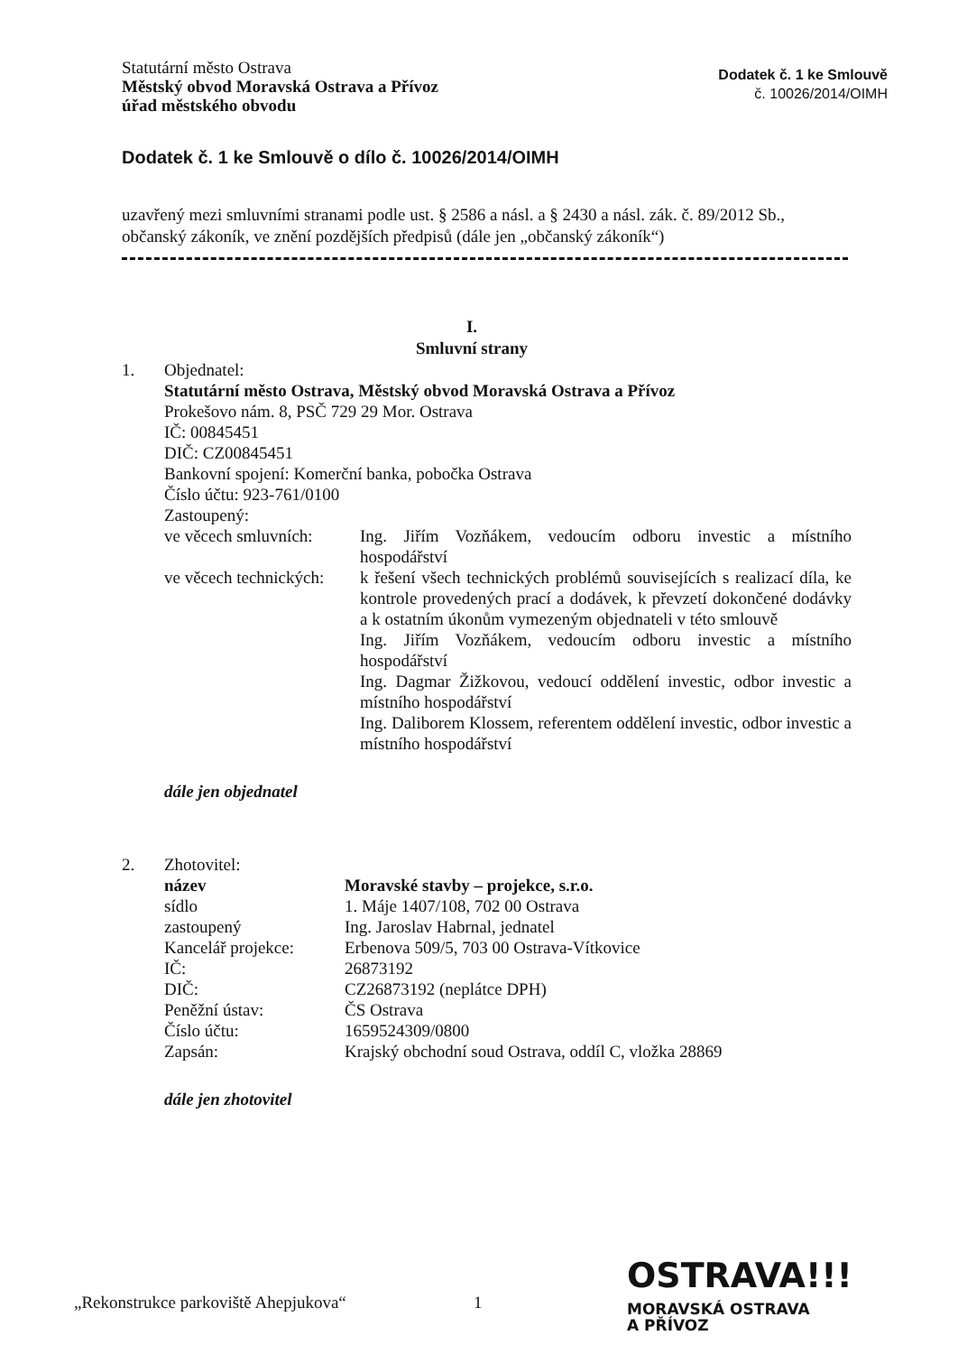Statutární město Ostrava
Městský obvod Moravská Ostrava a Přívoz
úřad městského obvodu
Dodatek č. 1 ke Smlouvě
č. 10026/2014/OIMH
Dodatek č. 1 ke Smlouvě o dílo č. 10026/2014/OIMH
uzavřený mezi smluvními stranami podle ust. § 2586 a násl. a § 2430 a násl. zák. č. 89/2012 Sb., občanský zákoník, ve znění pozdějších předpisů (dále jen „občanský zákoník“)
I.
Smluvní strany
1. Objednatel:
Statutární město Ostrava, Městský obvod Moravská Ostrava a Přívoz
Prokešovo nám. 8, PSČ 729 29 Mor. Ostrava
IČ: 00845451
DIČ: CZ00845451
Bankovní spojení: Komerční banka, pobočka Ostrava
Číslo účtu: 923-761/0100
Zastoupený:
ve věcech smluvních: Ing. Jiřím Vozňákem, vedoucím odboru investic a místního hospodářství
ve věcech technických: k řešení všech technických problémů souvisejících s realizací díla, ke kontrole provedených prací a dodávek, k převzetí dokončené dodávky a k ostatním úkonům vymezeným objednateli v této smlouvě
Ing. Jiřím Vozňákem, vedoucím odboru investic a místního hospodářství
Ing. Dagmar Žižkovou, vedoucí oddělení investic, odbor investic a místního hospodářství
Ing. Daliborem Klossem, referentem oddělení investic, odbor investic a místního hospodářství
dále jen objednatel
2. Zhotovitel:
název Moravské stavby – projekce, s.r.o.
sídlo 1. Máje 1407/108, 702 00 Ostrava
zastoupený Ing. Jaroslav Habrnal, jednatel
Kancelář projekce: Erbenova 509/5, 703 00 Ostrava-Vítkovice
IČ: 26873192
DIČ: CZ26873192 (neplátce DPH)
Peněžní ústav: ČS Ostrava
Číslo účtu: 1659524309/0800
Zapsán: Krajský obchodní soud Ostrava, oddíl C, vložka 28869
dále jen zhotovitel
„Rekonstrukce parkoviště Ahepjukova“
1
OSTRAVA!!!
MORAVSKÁ OSTRAVA
A PŘÍVOZ